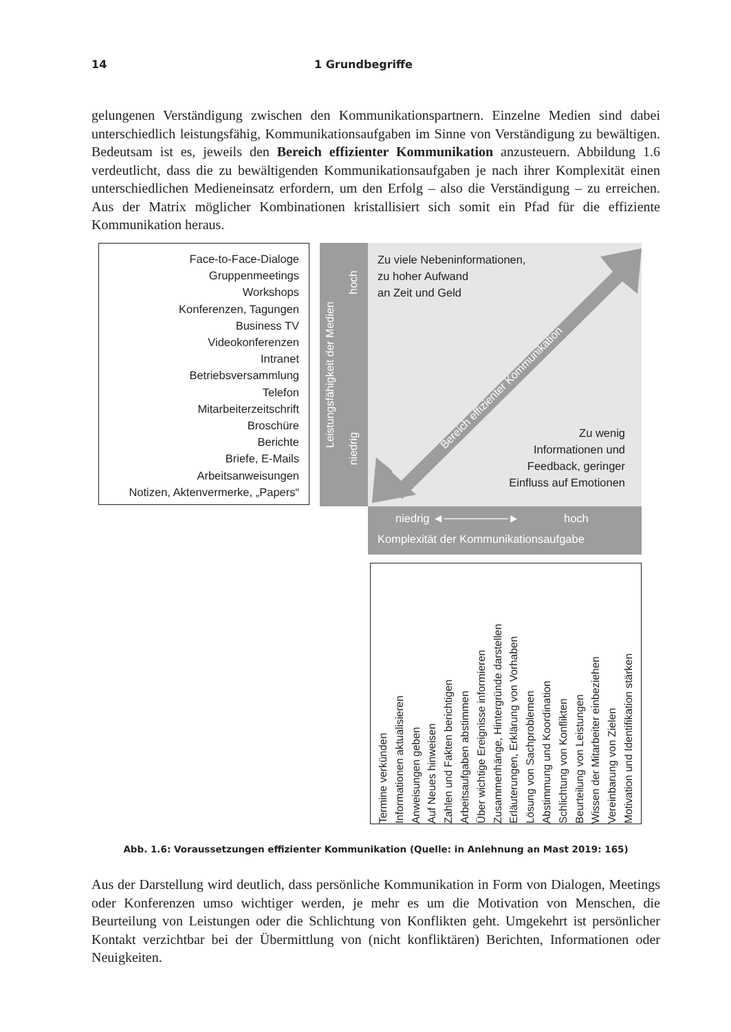14 1 Grundbegriffe
gelungenen Verständigung zwischen den Kommunikationspartnern. Einzelne Medien sind dabei unterschiedlich leistungsfähig, Kommunikationsaufgaben im Sinne von Verständigung zu bewältigen. Bedeutsam ist es, jeweils den Bereich effizienter Kommunikation anzusteuern. Abbildung 1.6 verdeutlicht, dass die zu bewältigenden Kommunikationsaufgaben je nach ihrer Komplexität einen unterschiedlichen Medieneinsatz erfordern, um den Erfolg – also die Verständigung – zu erreichen. Aus der Matrix möglicher Kombinationen kristallisiert sich somit ein Pfad für die effiziente Kommunikation heraus.
Face-to-Face-Dialoge
Gruppenmeetings
Workshops
Konferenzen, Tagungen
Business TV
Videokonferenzen
Intranet
Betriebsversammlung
Telefon
Mitarbeiterzeitschrift
Broschüre
Berichte
Briefe, E-Mails
Arbeitsanweisungen
Notizen, Aktenvermerke, „Papers“
Leistungsfähigkeit der Medien
hoch
niedrig
Bereich effizienter Kommunikation
Zu viele Nebeninformationen,
zu hoher Aufwand
an Zeit und Geld
Zu wenig
Informationen und
Feedback, geringer
Einfluss auf Emotionen
niedrig ◄────────► hoch
Komplexität der Kommunikationsaufgabe
Termine verkünden
Informationen aktualisieren
Anweisungen geben
Auf Neues hinweisen
Zahlen und Fakten berichtigen
Arbeitsaufgaben abstimmen
Über wichtige Ereignisse informieren
Zusammenhänge, Hintergründe darstellen
Erläuterungen, Erklärung von Vorhaben
Lösung von Sachproblemen
Abstimmung und Koordination
Schlichtung von Konflikten
Beurteilung von Leistungen
Wissen der Mitarbeiter einbeziehen
Vereinbarung von Zielen
Motivation und Identifikation stärken
Abb. 1.6: Voraussetzungen effizienter Kommunikation (Quelle: in Anlehnung an Mast 2019: 165)
Aus der Darstellung wird deutlich, dass persönliche Kommunikation in Form von Dialogen, Meetings oder Konferenzen umso wichtiger werden, je mehr es um die Motivation von Menschen, die Beurteilung von Leistungen oder die Schlichtung von Konflikten geht. Umgekehrt ist persönlicher Kontakt verzichtbar bei der Übermittlung von (nicht konfliktären) Berichten, Informationen oder Neuigkeiten.